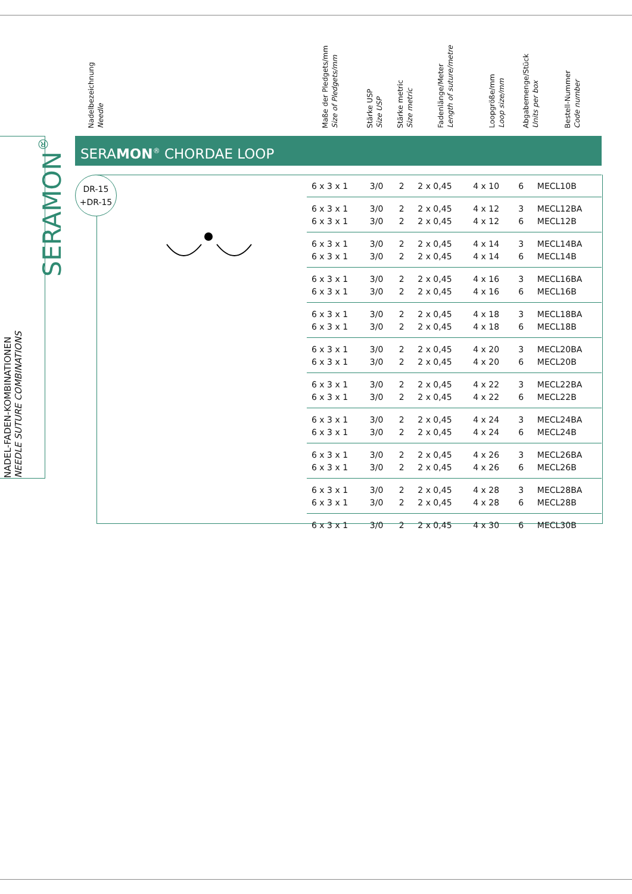NADEL-FADEN-KOMBINATIONEN
NEEDLE SUTURE COMBINATIONS
SERAMON<sup>®</sup>
Nadelbezeichnung
Needle
Maße der Pledgets/mm
Size of Pledgets/mm
Stärke USP
Size USP
Stärke metric
Size metric
Fadenlänge/Meter
Length of suture/metre
Loopgröße/mm
Loop size/mm
Abgabemenge/Stück
Units per box
Bestell-Nummer
Code number
SERAMON<sup>®</sup> CHORDAE LOOP
DR-15
+DR-15
| 6 x 3 x 1 | 3/0 | 2 | 2 x 0,45 | 4 x 10 | 6 | MECL10B |
| 6 x 3 x 1 | 3/0 | 2 | 2 x 0,45 | 4 x 12 | 3 | MECL12BA |
| 6 x 3 x 1 | 3/0 | 2 | 2 x 0,45 | 4 x 12 | 6 | MECL12B |
| 6 x 3 x 1 | 3/0 | 2 | 2 x 0,45 | 4 x 14 | 3 | MECL14BA |
| 6 x 3 x 1 | 3/0 | 2 | 2 x 0,45 | 4 x 14 | 6 | MECL14B |
| 6 x 3 x 1 | 3/0 | 2 | 2 x 0,45 | 4 x 16 | 3 | MECL16BA |
| 6 x 3 x 1 | 3/0 | 2 | 2 x 0,45 | 4 x 16 | 6 | MECL16B |
| 6 x 3 x 1 | 3/0 | 2 | 2 x 0,45 | 4 x 18 | 3 | MECL18BA |
| 6 x 3 x 1 | 3/0 | 2 | 2 x 0,45 | 4 x 18 | 6 | MECL18B |
| 6 x 3 x 1 | 3/0 | 2 | 2 x 0,45 | 4 x 20 | 3 | MECL20BA |
| 6 x 3 x 1 | 3/0 | 2 | 2 x 0,45 | 4 x 20 | 6 | MECL20B |
| 6 x 3 x 1 | 3/0 | 2 | 2 x 0,45 | 4 x 22 | 3 | MECL22BA |
| 6 x 3 x 1 | 3/0 | 2 | 2 x 0,45 | 4 x 22 | 6 | MECL22B |
| 6 x 3 x 1 | 3/0 | 2 | 2 x 0,45 | 4 x 24 | 3 | MECL24BA |
| 6 x 3 x 1 | 3/0 | 2 | 2 x 0,45 | 4 x 24 | 6 | MECL24B |
| 6 x 3 x 1 | 3/0 | 2 | 2 x 0,45 | 4 x 26 | 3 | MECL26BA |
| 6 x 3 x 1 | 3/0 | 2 | 2 x 0,45 | 4 x 26 | 6 | MECL26B |
| 6 x 3 x 1 | 3/0 | 2 | 2 x 0,45 | 4 x 28 | 3 | MECL28BA |
| 6 x 3 x 1 | 3/0 | 2 | 2 x 0,45 | 4 x 28 | 6 | MECL28B |
| 6 x 3 x 1 | 3/0 | 2 | 2 x 0,45 | 4 x 30 | 6 | MECL30B |